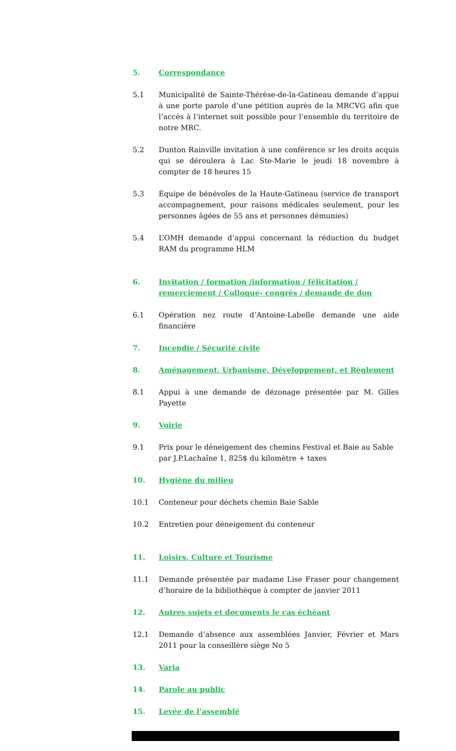5. Correspondance
5.1 Municipalité de Sainte-Thérèse-de-la-Gatineau demande d’appui à une porte parole d’une pétition auprès de la MRCVG afin que l’accès à l’internet soit possible pour l’ensemble du territoire de notre MRC.
5.2 Dunton Rainville invitation à une conférence sr les droits acquis qui se déroulera à Lac Ste-Marie le jeudi 18 novembre à compter de 18 heures 15
5.3 Équipe de bénévoles de la Haute-Gatineau (service de transport accompagnement, pour raisons médicales seulement, pour les personnes âgées de 55 ans et personnes démunies)
5.4 L’OMH demande d’appui concernant la réduction du budget RAM du programme HLM
6. Invitation / formation /information / félicitation / remerciement / Colloque- congrès / demande de don
6.1 Opération nez route d’Antoine-Labelle demande une aide financière
7. Incendie / Sécurité civile
8. Aménagement, Urbanisme, Développement, et Règlement
8.1 Appui à une demande de dézonage présentée par M. Gilles Payette
9. Voirie
9.1 Prix pour le déneigement des chemins Festival et Baie au Sable par J.P.Lachaîne 1, 825$ du kilomètre + taxes
10. Hygiène du milieu
10.1 Conteneur pour déchets chemin Baie Sable
10.2 Entretien pour déneigement du conteneur
11. Loisirs, Culture et Tourisme
11.1 Demande présentée par madame Lise Fraser pour changement d’horaire de la bibliothèque à compter de janvier 2011
12. Autres sujets et documents le cas échéant
12.1 Demande d’absence aux assemblées Janvier, Février et Mars 2011 pour la conseillère siège No 5
13. Varia
14. Parole au public
15. Levée de l’assemblé